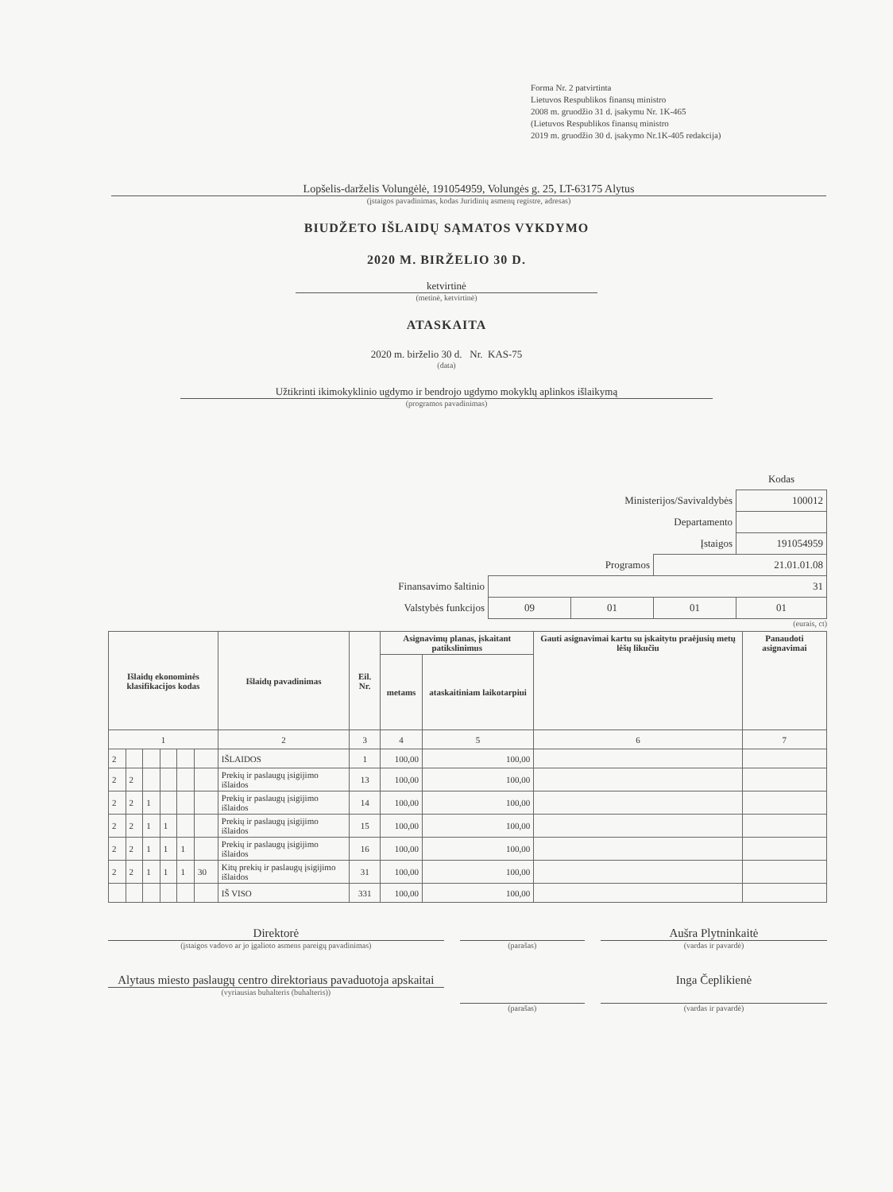Forma Nr. 2 patvirtinta
Lietuvos Respublikos finansų ministro
2008 m. gruodžio 31 d. įsakymu Nr. 1K-465
(Lietuvos Respublikos finansų ministro
2019 m. gruodžio 30 d. įsakymo Nr.1K-405 redakcija)
Lopšelis-darželis Volungėlė, 191054959, Volungės g. 25, LT-63175 Alytus
(įstaigos pavadinimas, kodas Juridinių asmenų registre, adresas)
BIUDŽETO IŠLAIDŲ SĄMATOS VYKDYMO
2020 M. BIRŽELIO 30 D.
ketvirtinė
(metinė, ketvirtinė)
ATASKAITA
2020 m. birželio 30 d. Nr. KAS-75
(data)
Užtikrinti ikimokyklinio ugdymo ir bendrojo ugdymo mokyklų aplinkos išlaikymą
(programos pavadinimas)
| | | | | Kodas |
| Ministerijos/Savivaldybės | | | | 100012 |
| Departamento | | | | |
| Įstaigos | | | | 191054959 |
| Programos | | | 21.01.01.08 | |
| Finansavimo šaltinio | 31 | | | |
| Valstybės funkcijos | 09 | 01 | 01 | 01 |
(eurais, ct)
| Išlaidų ekonominės klasifikacijos kodas | | | | | | Išlaidų pavadinimas | Eil. Nr. | Asignavimų planas, įskaitant patikslinimus | | Gauti asignavimai kartu su įskaitytu praėjusių metų lėšų likučiu | Panaudoti asignavimai |
| --- | --- | --- | --- | --- | --- | --- | --- | --- | --- | --- | --- |
| | | | | | | | | metams | ataskaitiniam laikotarpiui | | |
| 1 | | | | | | 2 | 3 | 4 | 5 | 6 | 7 |
| 2 | | | | | | IŠLAIDOS | 1 | 100,00 | 100,00 | | |
| 2 | 2 | | | | | Prekių ir paslaugų įsigijimo išlaidos | 13 | 100,00 | 100,00 | | |
| 2 | 2 | 1 | | | | Prekių ir paslaugų įsigijimo išlaidos | 14 | 100,00 | 100,00 | | |
| 2 | 2 | 1 | 1 | | | Prekių ir paslaugų įsigijimo išlaidos | 15 | 100,00 | 100,00 | | |
| 2 | 2 | 1 | 1 | 1 | | Prekių ir paslaugų įsigijimo išlaidos | 16 | 100,00 | 100,00 | | |
| 2 | 2 | 1 | 1 | 1 | 30 | Kitų prekių ir paslaugų įsigijimo išlaidos | 31 | 100,00 | 100,00 | | |
| | | | | | | IŠ VISO | 331 | 100,00 | 100,00 | | |
Direktorė
(įstaigos vadovo ar jo įgalioto asmens pareigų pavadinimas)
(parašas)
Aušra Plytninkaitė
(vardas ir pavardė)
Alytaus miesto paslaugų centro direktoriaus pavaduotoja apskaitai
(vyriausias buhalteris (buhalteris))
(parašas)
Inga Čeplikienė
(vardas ir pavardė)